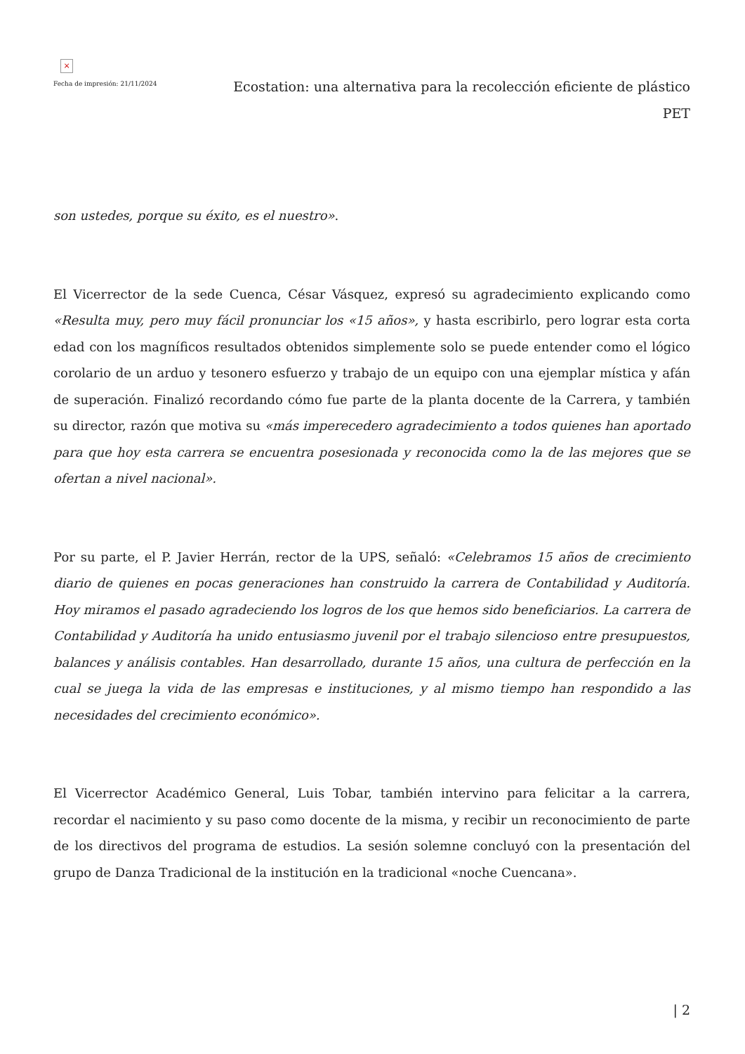×
Fecha de impresión: 21/11/2024
Ecostation: una alternativa para la recolección eficiente de plástico PET
son ustedes, porque su éxito, es el nuestro».
El Vicerrector de la sede Cuenca, César Vásquez, expresó su agradecimiento explicando como «Resulta muy, pero muy fácil pronunciar los «15 años», y hasta escribirlo, pero lograr esta corta edad con los magníficos resultados obtenidos simplemente solo se puede entender como el lógico corolario de un arduo y tesonero esfuerzo y trabajo de un equipo con una ejemplar mística y afán de superación. Finalizó recordando cómo fue parte de la planta docente de la Carrera, y también su director, razón que motiva su «más imperecedero agradecimiento a todos quienes han aportado para que hoy esta carrera se encuentra posesionada y reconocida como la de las mejores que se ofertan a nivel nacional».
Por su parte, el P. Javier Herrán, rector de la UPS, señaló: «Celebramos 15 años de crecimiento diario de quienes en pocas generaciones han construido la carrera de Contabilidad y Auditoría. Hoy miramos el pasado agradeciendo los logros de los que hemos sido beneficiarios. La carrera de Contabilidad y Auditoría ha unido entusiasmo juvenil por el trabajo silencioso entre presupuestos, balances y análisis contables. Han desarrollado, durante 15 años, una cultura de perfección en la cual se juega la vida de las empresas e instituciones, y al mismo tiempo han respondido a las necesidades del crecimiento económico».
El Vicerrector Académico General, Luis Tobar, también intervino para felicitar a la carrera, recordar el nacimiento y su paso como docente de la misma, y recibir un reconocimiento de parte de los directivos del programa de estudios. La sesión solemne concluyó con la presentación del grupo de Danza Tradicional de la institución en la tradicional «noche Cuencana».
| 2